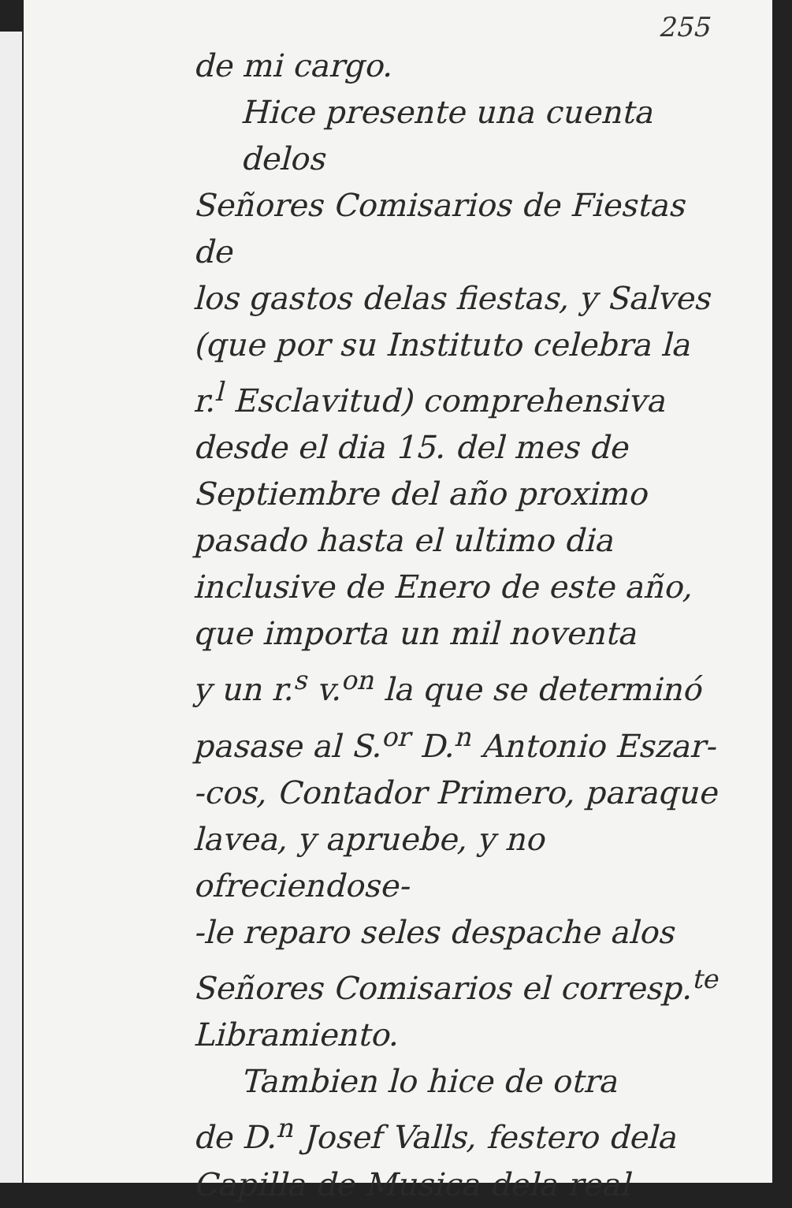255
de mi cargo.
Hice presente una cuenta delos
Señores Comisarios de Fiestas de
los gastos delas fiestas, y Salves
(que por su Instituto celebra la
r.<sup>l</sup> Esclavitud) comprehensiva
desde el dia 15. del mes de
Septiembre del año proximo
pasado hasta el ultimo dia
inclusive de Enero de este año,
que importa un mil noventa
y un r.<sup>s</sup> v.<sup>on</sup> la que se determinó
pasase al S.<sup>or</sup> D.<sup>n</sup> Antonio Eszar-
-cos, Contador Primero, paraque
lavea, y apruebe, y no ofreciendose-
-le reparo seles despache alos
Señores Comisarios el corresp.<sup>te</sup>
Libramiento.
Tambien lo hice de otra
de D.<sup>n</sup> Josef Valls, festero dela
Capilla de Musica dela real